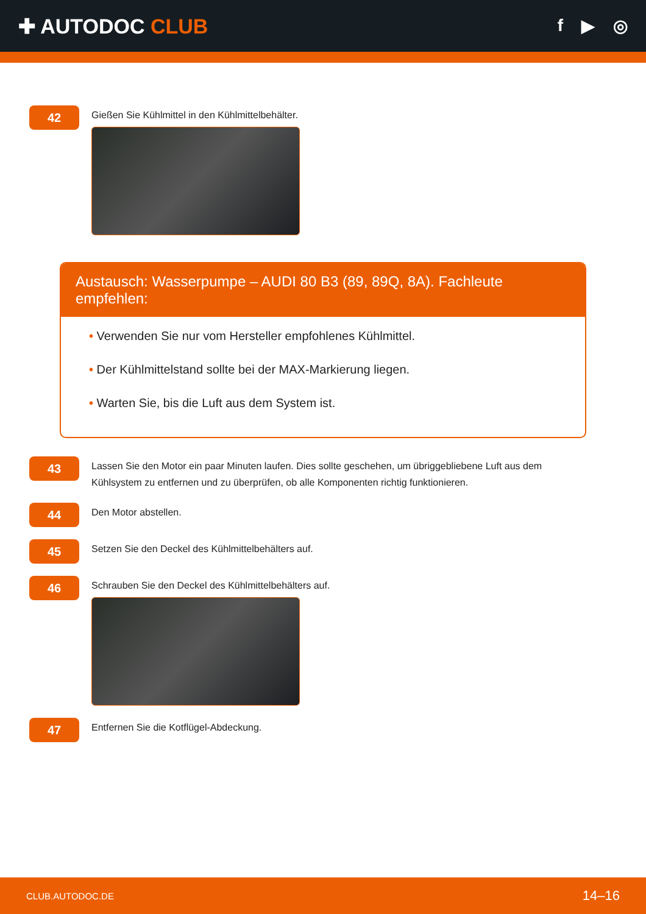✚ AUTODOC CLUB
f ▶ ◎
42
Gießen Sie Kühlmittel in den Kühlmittelbehälter.
Austausch: Wasserpumpe – AUDI 80 B3 (89, 89Q, 8A). Fachleute empfehlen:
• Verwenden Sie nur vom Hersteller empfohlenes Kühlmittel.
• Der Kühlmittelstand sollte bei der MAX-Markierung liegen.
• Warten Sie, bis die Luft aus dem System ist.
43
Lassen Sie den Motor ein paar Minuten laufen. Dies sollte geschehen, um übriggebliebene Luft aus dem Kühlsystem zu entfernen und zu überprüfen, ob alle Komponenten richtig funktionieren.
44
Den Motor abstellen.
45
Setzen Sie den Deckel des Kühlmittelbehälters auf.
46
Schrauben Sie den Deckel des Kühlmittelbehälters auf.
47
Entfernen Sie die Kotflügel-Abdeckung.
CLUB.AUTODOC.DE 14–16